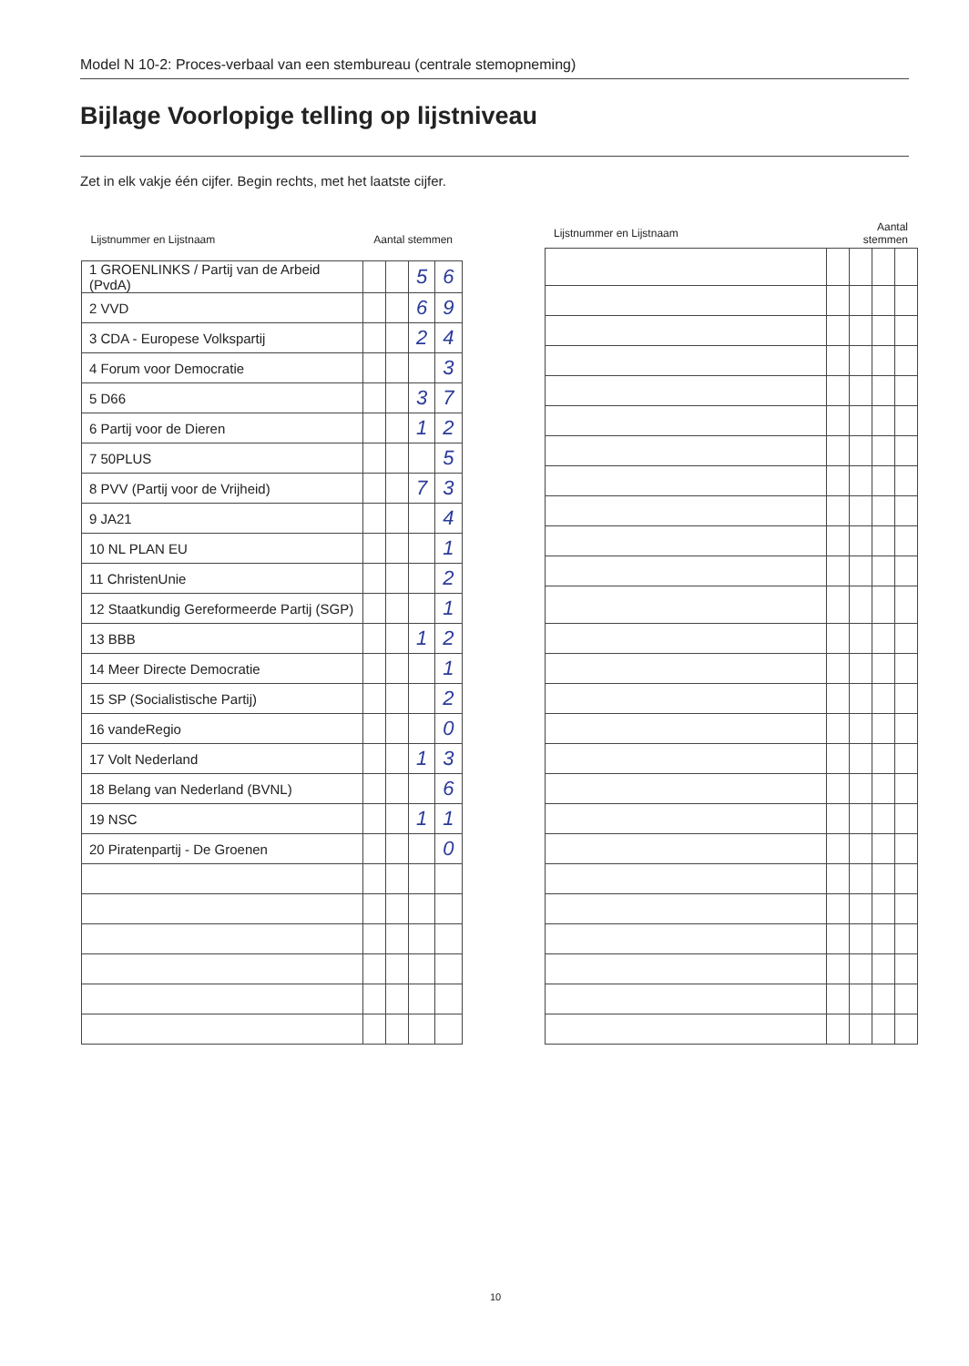Model N 10-2: Proces-verbaal van een stembureau (centrale stemopneming)
Bijlage Voorlopige telling op lijstniveau
Zet in elk vakje één cijfer. Begin rechts, met het laatste cijfer.
| Lijstnummer en Lijstnaam | Aantal stemmen | | | |
| --- | --- | --- | --- | --- |
| 1 GROENLINKS / Partij van de Arbeid (PvdA) | | | 5 | 6 |
| 2 VVD | | | 6 | 9 |
| 3 CDA - Europese Volkspartij | | | 2 | 4 |
| 4 Forum voor Democratie | | | | 3 |
| 5 D66 | | | 3 | 7 |
| 6 Partij voor de Dieren | | | 1 | 2 |
| 7 50PLUS | | | | 5 |
| 8 PVV (Partij voor de Vrijheid) | | | 7 | 3 |
| 9 JA21 | | | | 4 |
| 10 NL PLAN EU | | | | 1 |
| 11 ChristenUnie | | | | 2 |
| 12 Staatkundig Gereformeerde Partij (SGP) | | | | 1 |
| 13 BBB | | | 1 | 2 |
| 14 Meer Directe Democratie | | | | 1 |
| 15 SP (Socialistische Partij) | | | | 2 |
| 16 vandeRegio | | | | 0 |
| 17 Volt Nederland | | | 1 | 3 |
| 18 Belang van Nederland (BVNL) | | | | 6 |
| 19 NSC | | | 1 | 1 |
| 20 Piratenpartij - De Groenen | | | | 0 |
| Lijstnummer en Lijstnaam | Aantal stemmen | | | |
| --- | --- | --- | --- | --- |
10